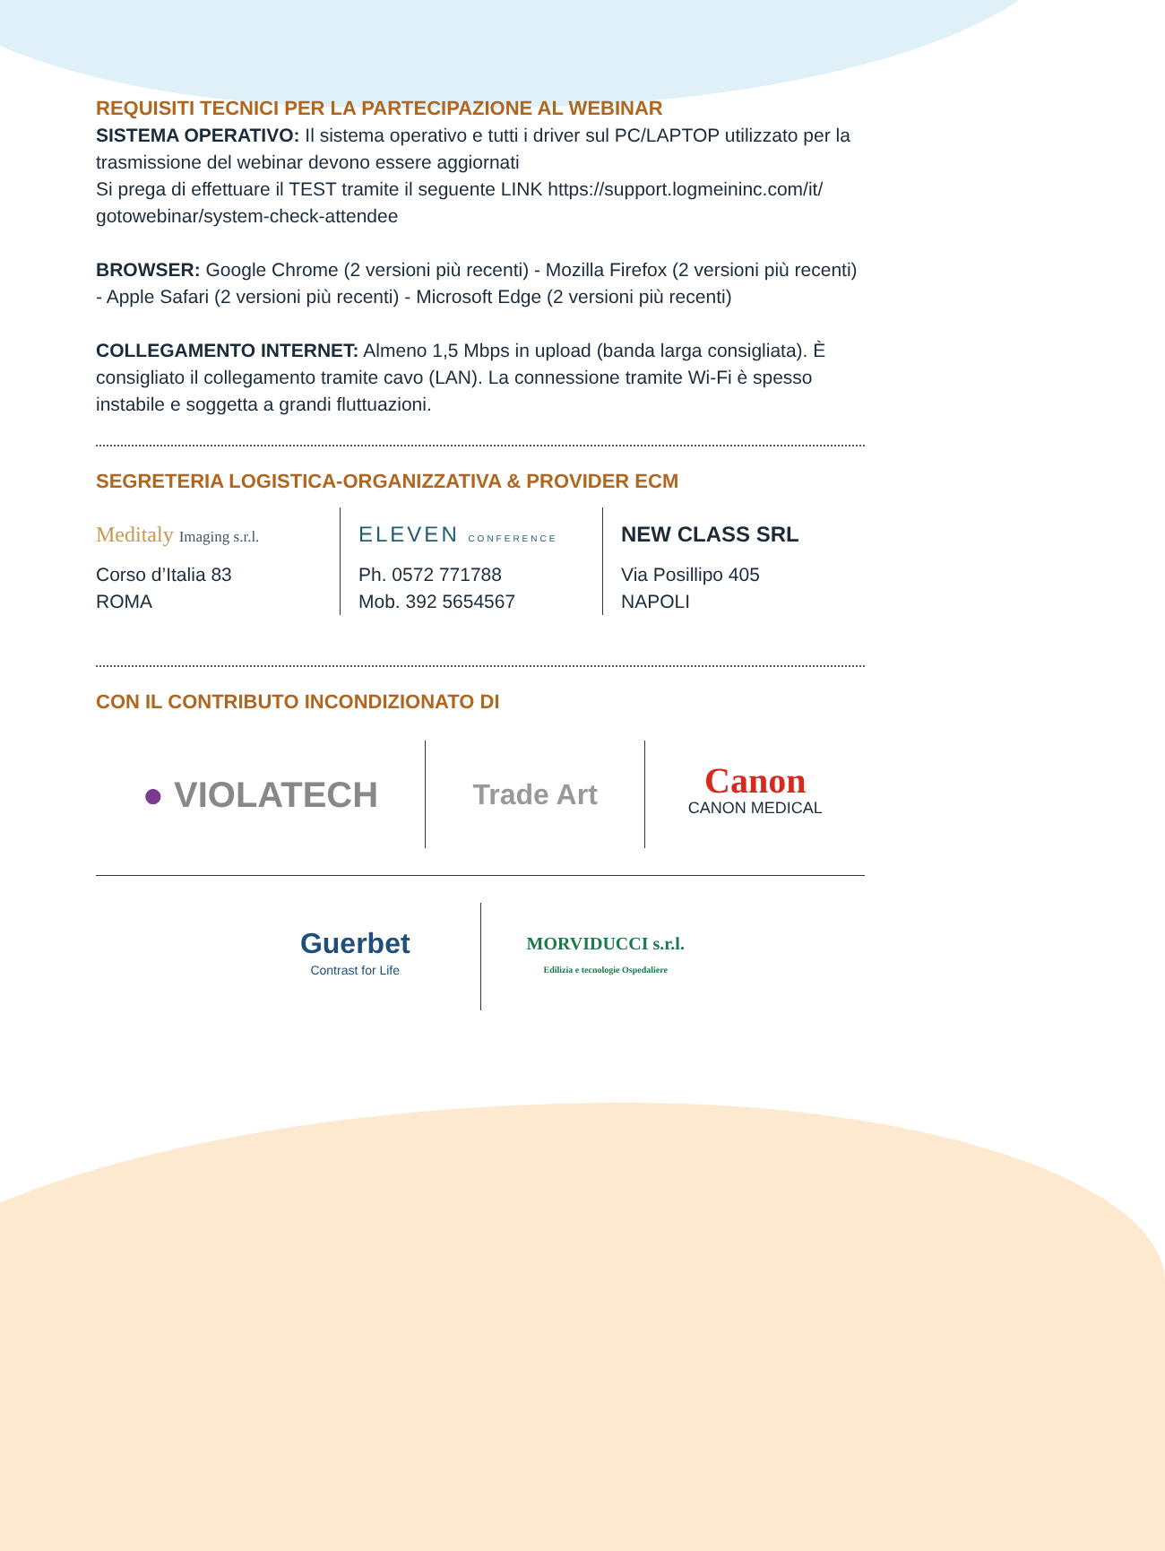REQUISITI TECNICI PER LA PARTECIPAZIONE AL WEBINAR
SISTEMA OPERATIVO: Il sistema operativo e tutti i driver sul PC/LAPTOP utilizzato per la trasmissione del webinar devono essere aggiornati
Si prega di effettuare il TEST tramite il seguente LINK https://support.logmeininc.com/it/ gotowebinar/system-check-attendee
BROWSER: Google Chrome (2 versioni più recenti) - Mozilla Firefox (2 versioni più recenti) - Apple Safari (2 versioni più recenti) - Microsoft Edge (2 versioni più recenti)
COLLEGAMENTO INTERNET: Almeno 1,5 Mbps in upload (banda larga consigliata). È consigliato il collegamento tramite cavo (LAN). La connessione tramite Wi-Fi è spesso instabile e soggetta a grandi fluttuazioni.
SEGRETERIA LOGISTICA-ORGANIZZATIVA & PROVIDER ECM
Meditaly Imaging s.r.l.
Corso d’Italia 83
ROMA
ELEVEN CONFERENCE
Ph. 0572 771788
Mob. 392 5654567
NEW CLASS SRL
Via Posillipo 405
NAPOLI
CON IL CONTRIBUTO INCONDIZIONATO DI
● VIOLATECH
Trade Art
Canon
CANON MEDICAL
Guerbet
Contrast for Life
MORVIDUCCI s.r.l.
Edilizia e tecnologie Ospedaliere